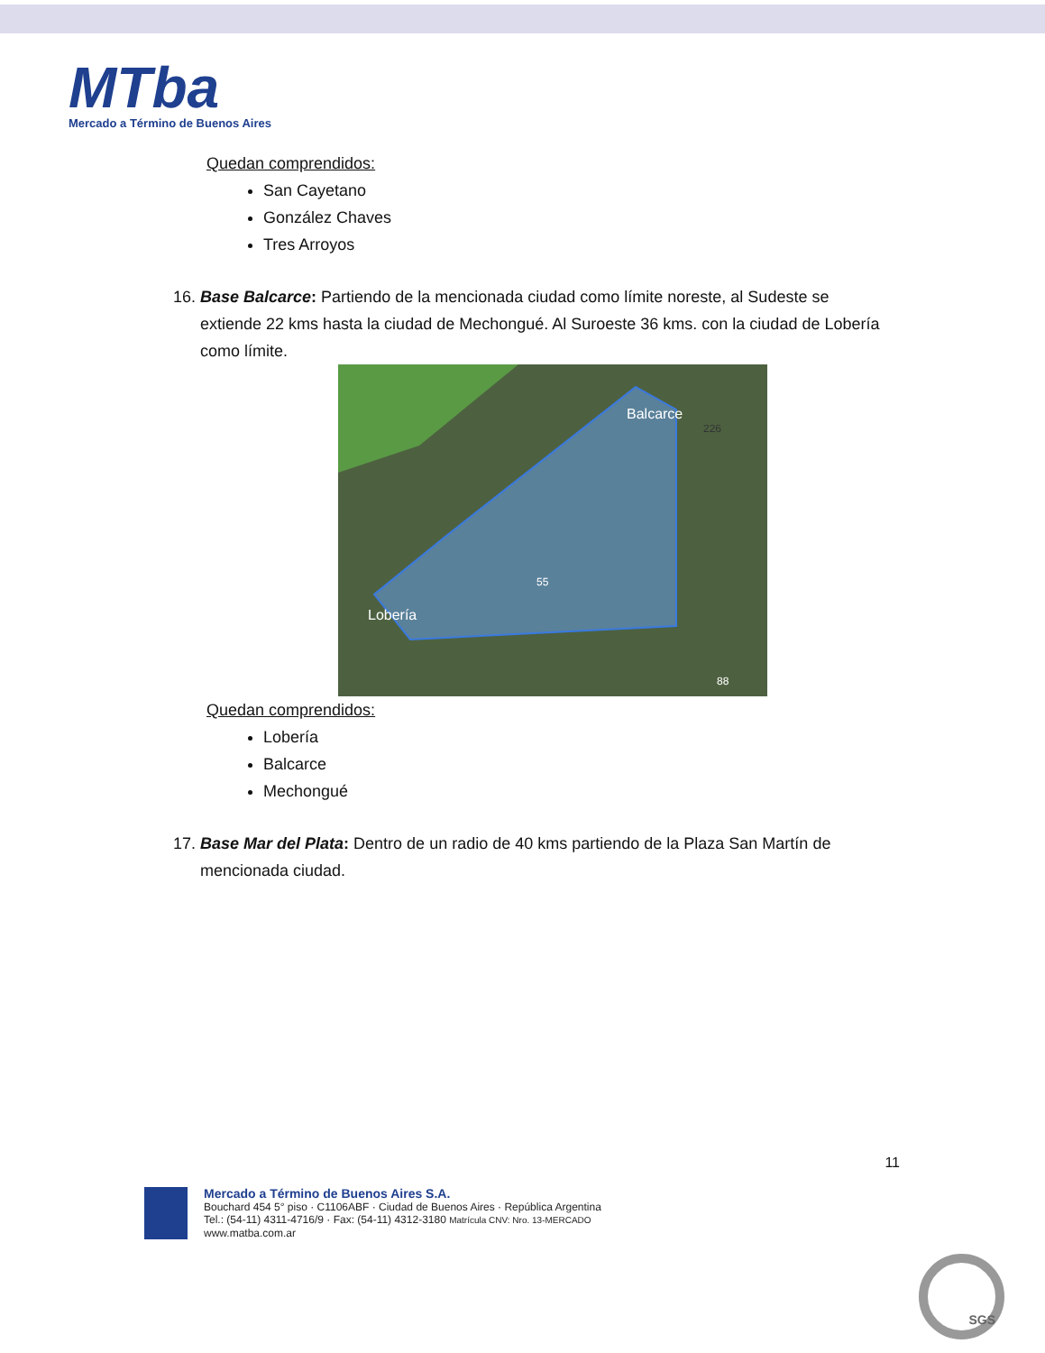MTba
Mercado a Término de Buenos Aires
Quedan comprendidos:
San Cayetano
González Chaves
Tres Arroyos
16. Base Balcarce: Partiendo de la mencionada ciudad como límite noreste, al Sudeste se extiende 22 kms hasta la ciudad de Mechongué. Al Suroeste 36 kms. con la ciudad de Lobería como límite.
Balcarce
Lobería
55
226
88
Quedan comprendidos:
Lobería
Balcarce
Mechongué
17. Base Mar del Plata: Dentro de un radio de 40 kms partiendo de la Plaza San Martín de mencionada ciudad.
11
Mercado a Término de Buenos Aires S.A.
Bouchard 454 5° piso · C1106ABF · Ciudad de Buenos Aires · República Argentina
Tel.: (54-11) 4311-4716/9 · Fax: (54-11) 4312-3180 Matrícula CNV: Nro. 13-MERCADO
www.matba.com.ar
SGS